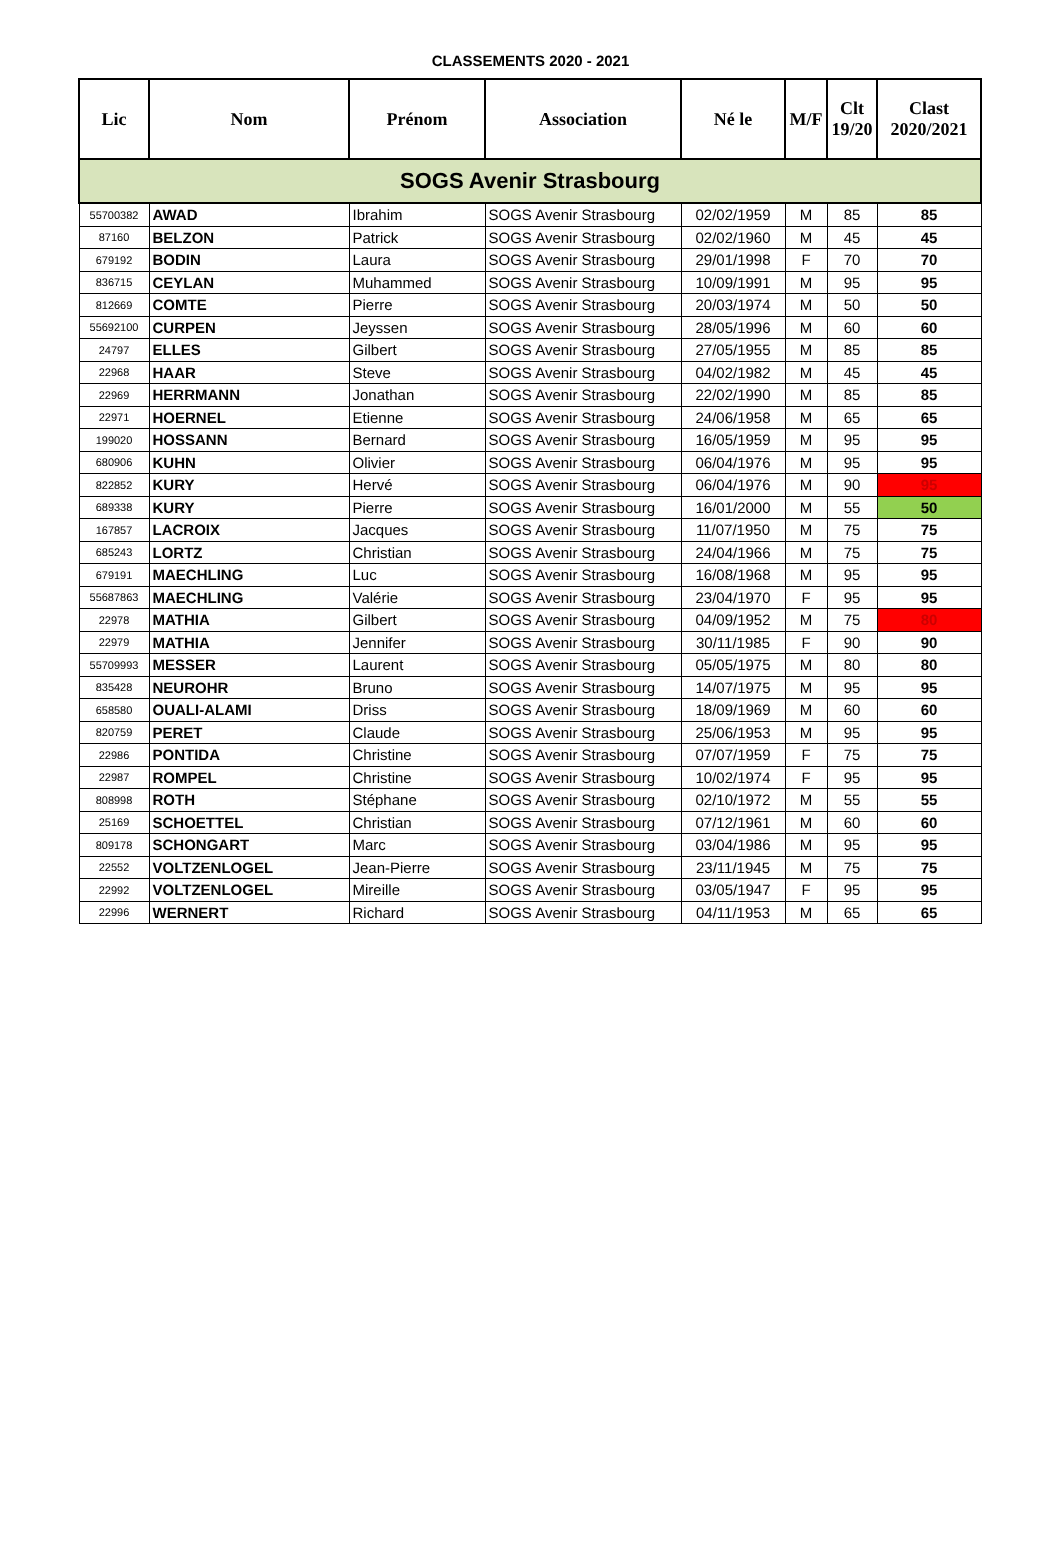CLASSEMENTS 2020 - 2021
| Lic | Nom | Prénom | Association | Né le | M/F | Clt 19/20 | Clast 2020/2021 |
| --- | --- | --- | --- | --- | --- | --- | --- |
| SOGS Avenir Strasbourg | | | | | | | |
| 55700382 | AWAD | Ibrahim | SOGS Avenir Strasbourg | 02/02/1959 | M | 85 | 85 |
| 87160 | BELZON | Patrick | SOGS Avenir Strasbourg | 02/02/1960 | M | 45 | 45 |
| 679192 | BODIN | Laura | SOGS Avenir Strasbourg | 29/01/1998 | F | 70 | 70 |
| 836715 | CEYLAN | Muhammed | SOGS Avenir Strasbourg | 10/09/1991 | M | 95 | 95 |
| 812669 | COMTE | Pierre | SOGS Avenir Strasbourg | 20/03/1974 | M | 50 | 50 |
| 55692100 | CURPEN | Jeyssen | SOGS Avenir Strasbourg | 28/05/1996 | M | 60 | 60 |
| 24797 | ELLES | Gilbert | SOGS Avenir Strasbourg | 27/05/1955 | M | 85 | 85 |
| 22968 | HAAR | Steve | SOGS Avenir Strasbourg | 04/02/1982 | M | 45 | 45 |
| 22969 | HERRMANN | Jonathan | SOGS Avenir Strasbourg | 22/02/1990 | M | 85 | 85 |
| 22971 | HOERNEL | Etienne | SOGS Avenir Strasbourg | 24/06/1958 | M | 65 | 65 |
| 199020 | HOSSANN | Bernard | SOGS Avenir Strasbourg | 16/05/1959 | M | 95 | 95 |
| 680906 | KUHN | Olivier | SOGS Avenir Strasbourg | 06/04/1976 | M | 95 | 95 |
| 822852 | KURY | Hervé | SOGS Avenir Strasbourg | 06/04/1976 | M | 90 | 95 |
| 689338 | KURY | Pierre | SOGS Avenir Strasbourg | 16/01/2000 | M | 55 | 50 |
| 167857 | LACROIX | Jacques | SOGS Avenir Strasbourg | 11/07/1950 | M | 75 | 75 |
| 685243 | LORTZ | Christian | SOGS Avenir Strasbourg | 24/04/1966 | M | 75 | 75 |
| 679191 | MAECHLING | Luc | SOGS Avenir Strasbourg | 16/08/1968 | M | 95 | 95 |
| 55687863 | MAECHLING | Valérie | SOGS Avenir Strasbourg | 23/04/1970 | F | 95 | 95 |
| 22978 | MATHIA | Gilbert | SOGS Avenir Strasbourg | 04/09/1952 | M | 75 | 80 |
| 22979 | MATHIA | Jennifer | SOGS Avenir Strasbourg | 30/11/1985 | F | 90 | 90 |
| 55709993 | MESSER | Laurent | SOGS Avenir Strasbourg | 05/05/1975 | M | 80 | 80 |
| 835428 | NEUROHR | Bruno | SOGS Avenir Strasbourg | 14/07/1975 | M | 95 | 95 |
| 658580 | OUALI-ALAMI | Driss | SOGS Avenir Strasbourg | 18/09/1969 | M | 60 | 60 |
| 820759 | PERET | Claude | SOGS Avenir Strasbourg | 25/06/1953 | M | 95 | 95 |
| 22986 | PONTIDA | Christine | SOGS Avenir Strasbourg | 07/07/1959 | F | 75 | 75 |
| 22987 | ROMPEL | Christine | SOGS Avenir Strasbourg | 10/02/1974 | F | 95 | 95 |
| 808998 | ROTH | Stéphane | SOGS Avenir Strasbourg | 02/10/1972 | M | 55 | 55 |
| 25169 | SCHOETTEL | Christian | SOGS Avenir Strasbourg | 07/12/1961 | M | 60 | 60 |
| 809178 | SCHONGART | Marc | SOGS Avenir Strasbourg | 03/04/1986 | M | 95 | 95 |
| 22552 | VOLTZENLOGEL | Jean-Pierre | SOGS Avenir Strasbourg | 23/11/1945 | M | 75 | 75 |
| 22992 | VOLTZENLOGEL | Mireille | SOGS Avenir Strasbourg | 03/05/1947 | F | 95 | 95 |
| 22996 | WERNERT | Richard | SOGS Avenir Strasbourg | 04/11/1953 | M | 65 | 65 |